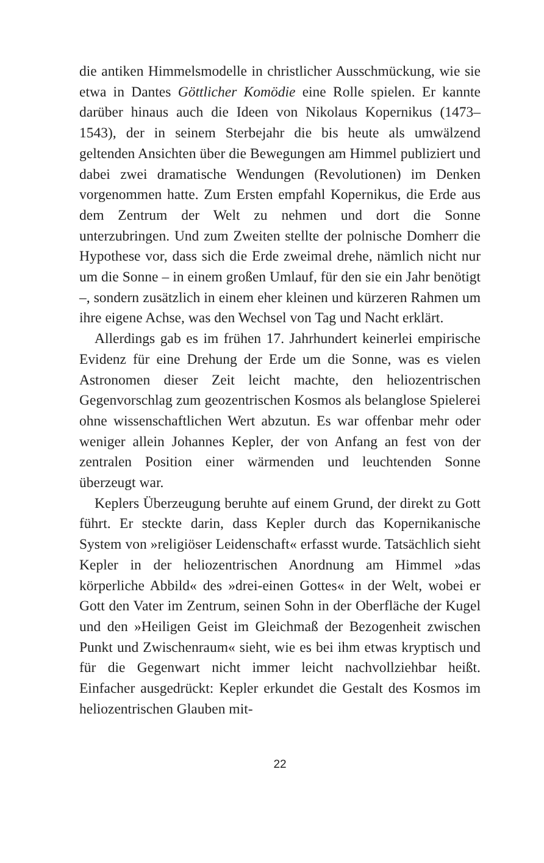die antiken Himmelsmodelle in christlicher Ausschmückung, wie sie etwa in Dantes Göttlicher Komödie eine Rolle spielen. Er kannte darüber hinaus auch die Ideen von Nikolaus Kopernikus (1473–1543), der in seinem Sterbejahr die bis heute als umwälzend geltenden Ansichten über die Bewegungen am Himmel publiziert und dabei zwei dramatische Wendungen (Revolutionen) im Denken vorgenommen hatte. Zum Ersten empfahl Kopernikus, die Erde aus dem Zentrum der Welt zu nehmen und dort die Sonne unterzubringen. Und zum Zweiten stellte der polnische Domherr die Hypothese vor, dass sich die Erde zweimal drehe, nämlich nicht nur um die Sonne – in einem großen Umlauf, für den sie ein Jahr benötigt –, sondern zusätzlich in einem eher kleinen und kürzeren Rahmen um ihre eigene Achse, was den Wechsel von Tag und Nacht erklärt.
Allerdings gab es im frühen 17. Jahrhundert keinerlei empirische Evidenz für eine Drehung der Erde um die Sonne, was es vielen Astronomen dieser Zeit leicht machte, den heliozentrischen Gegenvorschlag zum geozentrischen Kosmos als belanglose Spielerei ohne wissenschaftlichen Wert abzutun. Es war offenbar mehr oder weniger allein Johannes Kepler, der von Anfang an fest von der zentralen Position einer wärmenden und leuchtenden Sonne überzeugt war.
Keplers Überzeugung beruhte auf einem Grund, der direkt zu Gott führt. Er steckte darin, dass Kepler durch das Kopernikanische System von »religiöser Leidenschaft« erfasst wurde. Tatsächlich sieht Kepler in der heliozentrischen Anordnung am Himmel »das körperliche Abbild« des »drei-einen Gottes« in der Welt, wobei er Gott den Vater im Zentrum, seinen Sohn in der Oberfläche der Kugel und den »Heiligen Geist im Gleichmaß der Bezogenheit zwischen Punkt und Zwischenraum« sieht, wie es bei ihm etwas kryptisch und für die Gegenwart nicht immer leicht nachvollziehbar heißt. Einfacher ausgedrückt: Kepler erkundet die Gestalt des Kosmos im heliozentrischen Glauben mit-
22